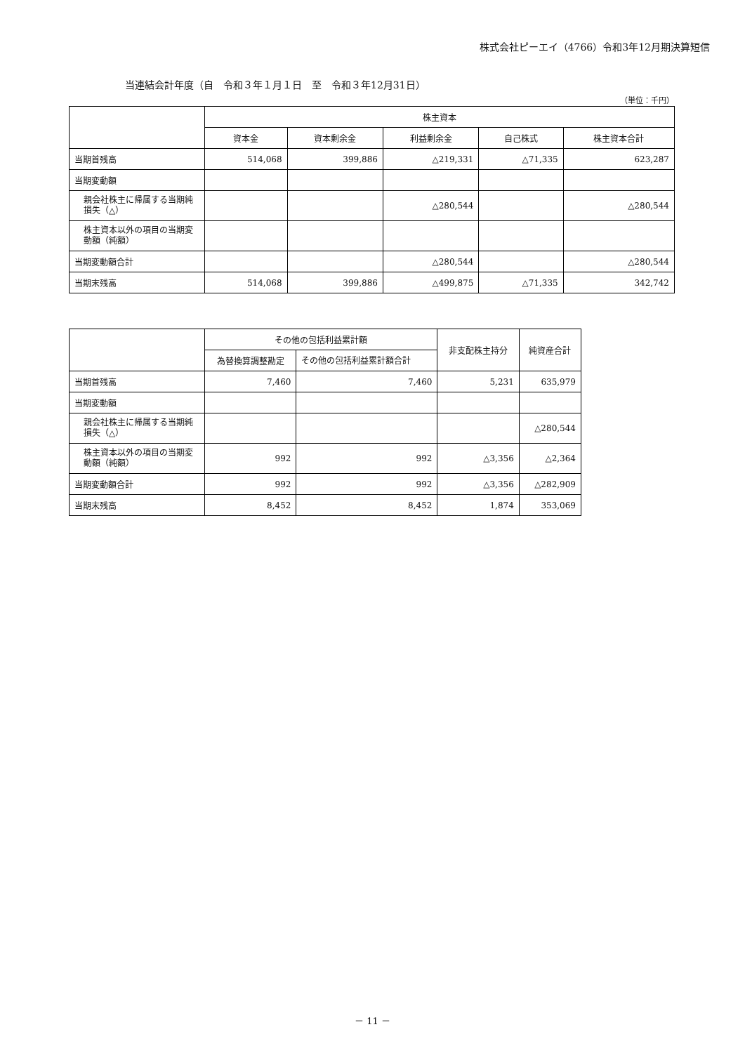株式会社ピーエイ（4766）令和3年12月期決算短信
当連結会計年度（自　令和３年１月１日　至　令和３年12月31日）
（単位：千円）
| | 株主資本 | | | | |
| --- | --- | --- | --- | --- | --- |
| | 資本金 | 資本剰余金 | 利益剰余金 | 自己株式 | 株主資本合計 |
| 当期首残高 | 514,068 | 399,886 | △219,331 | △71,335 | 623,287 |
| 当期変動額 | | | | | |
| 親会社株主に帰属する当期純損失（△） | | | △280,544 | | △280,544 |
| 株主資本以外の項目の当期変動額（純額） | | | | | |
| 当期変動額合計 | | | △280,544 | | △280,544 |
| 当期末残高 | 514,068 | 399,886 | △499,875 | △71,335 | 342,742 |
| | その他の包括利益累計額 | | 非支配株主持分 | 純資産合計 |
| --- | --- | --- | --- | --- |
| | 為替換算調整勘定 | その他の包括利益累計額合計 | | |
| 当期首残高 | 7,460 | 7,460 | 5,231 | 635,979 |
| 当期変動額 | | | | |
| 親会社株主に帰属する当期純損失（△） | | | | △280,544 |
| 株主資本以外の項目の当期変動額（純額） | 992 | 992 | △3,356 | △2,364 |
| 当期変動額合計 | 992 | 992 | △3,356 | △282,909 |
| 当期末残高 | 8,452 | 8,452 | 1,874 | 353,069 |
－ 11 －